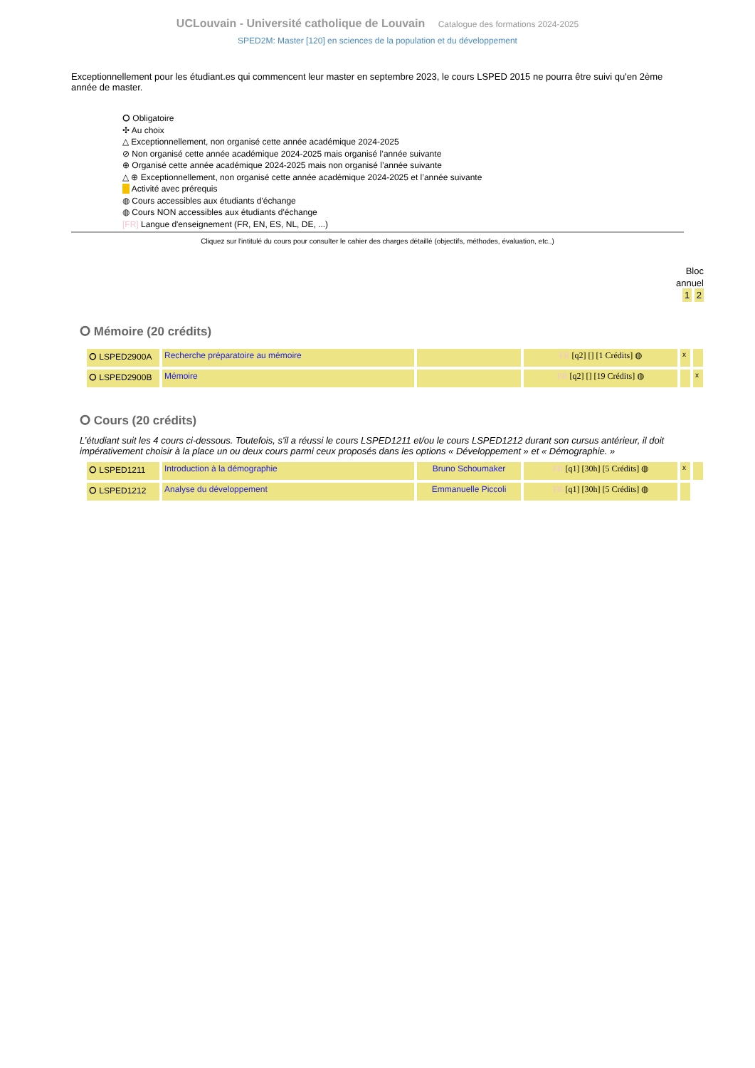UCLouvain - Université catholique de Louvain Catalogue des formations 2024-2025
SPED2M: Master [120] en sciences de la population et du développement
Exceptionnellement pour les étudiant.es qui commencent leur master en septembre 2023, le cours LSPED 2015 ne pourra être suivi qu'en 2ème année de master.
⭘ Obligatoire
✣ Au choix
△ Exceptionnellement, non organisé cette année académique 2024-2025
⊘ Non organisé cette année académique 2024-2025 mais organisé l’année suivante
⊕ Organisé cette année académique 2024-2025 mais non organisé l’année suivante
△ ⊕ Exceptionnellement, non organisé cette année académique 2024-2025 et l’année suivante
Activité avec prérequis
◍ Cours accessibles aux étudiants d'échange
◍ Cours NON accessibles aux étudiants d'échange
[FR] Langue d'enseignement (FR, EN, ES, NL, DE, ...)
Cliquez sur l'intitulé du cours pour consulter le cahier des charges détaillé (objectifs, méthodes, évaluation, etc..)
Bloc
annuel
1 2
⭘ Mémoire (20 crédits)
| ⭘ LSPED2900A | Recherche préparatoire au mémoire | | FR [q2] [] [1 Crédits] ◍ | x | |
| ⭘ LSPED2900B | Mémoire | | FR [q2] [] [19 Crédits] ◍ | | x |
⭘ Cours (20 crédits)
L’étudiant suit les 4 cours ci-dessous. Toutefois, s'il a réussi le cours LSPED1211 et/ou le cours LSPED1212 durant son cursus antérieur, il doit impérativement choisir à la place un ou deux cours parmi ceux proposés dans les options « Développement » et « Démographie. »
| ⭘ LSPED1211 | Introduction à la démographie | Bruno Schoumaker | FR [q1] [30h] [5 Crédits] ◍ | x | |
| ⭘ LSPED1212 | Analyse du développement | Emmanuelle Piccoli | FR [q1] [30h] [5 Crédits] ◍ | | |